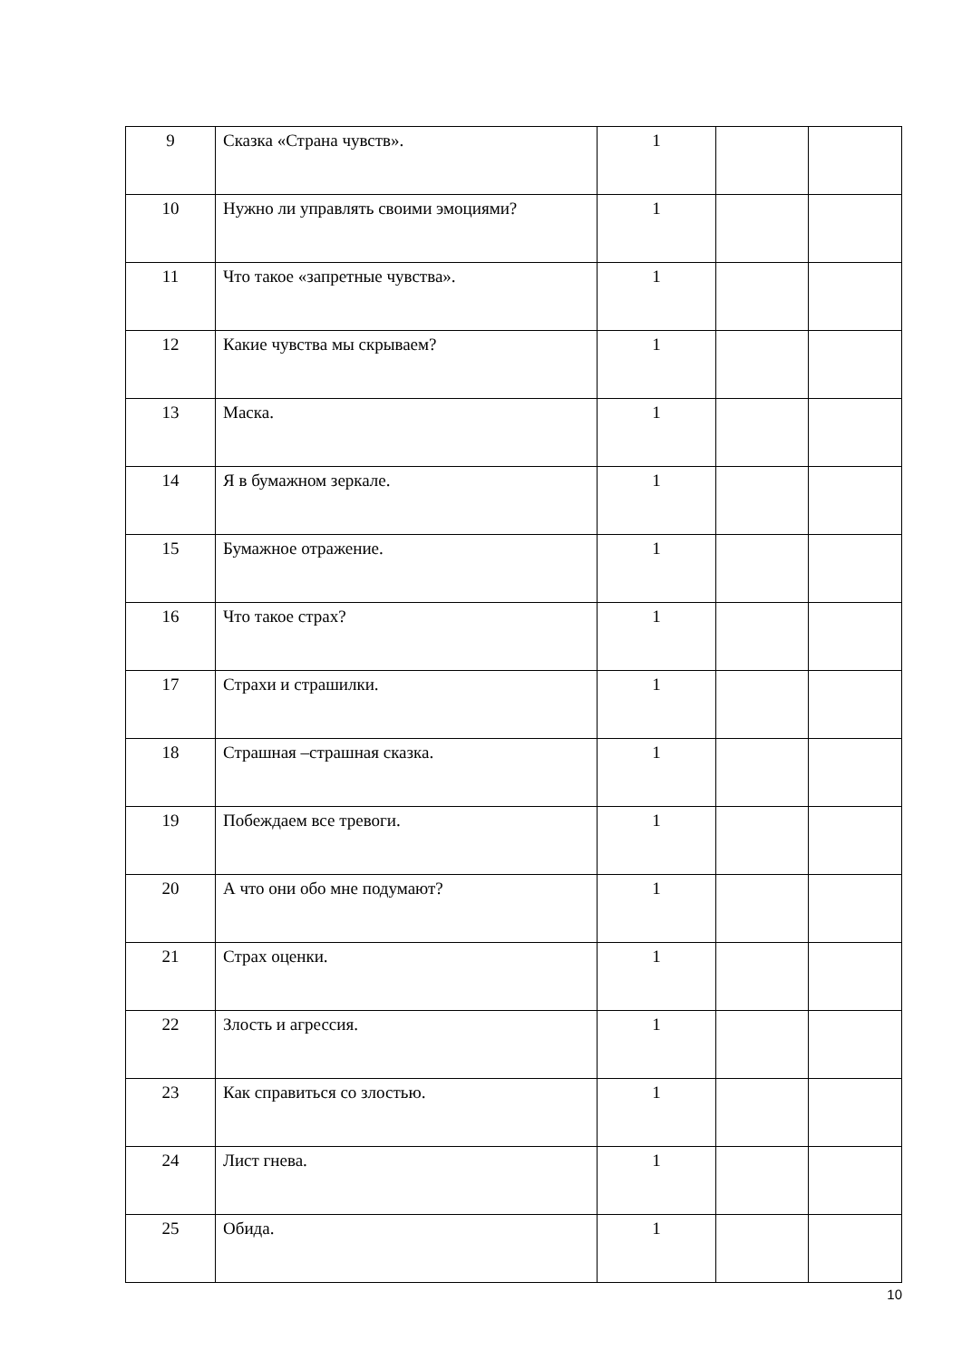| 9 | Сказка «Страна чувств». | 1 | | |
| 10 | Нужно ли управлять своими эмоциями? | 1 | | |
| 11 | Что такое «запретные чувства». | 1 | | |
| 12 | Какие чувства мы скрываем? | 1 | | |
| 13 | Маска. | 1 | | |
| 14 | Я в бумажном зеркале. | 1 | | |
| 15 | Бумажное отражение. | 1 | | |
| 16 | Что такое страх? | 1 | | |
| 17 | Страхи и страшилки. | 1 | | |
| 18 | Страшная –страшная сказка. | 1 | | |
| 19 | Побеждаем все тревоги. | 1 | | |
| 20 | А что они обо мне подумают? | 1 | | |
| 21 | Страх оценки. | 1 | | |
| 22 | Злость и агрессия. | 1 | | |
| 23 | Как справиться со злостью. | 1 | | |
| 24 | Лист гнева. | 1 | | |
| 25 | Обида. | 1 | | |
10